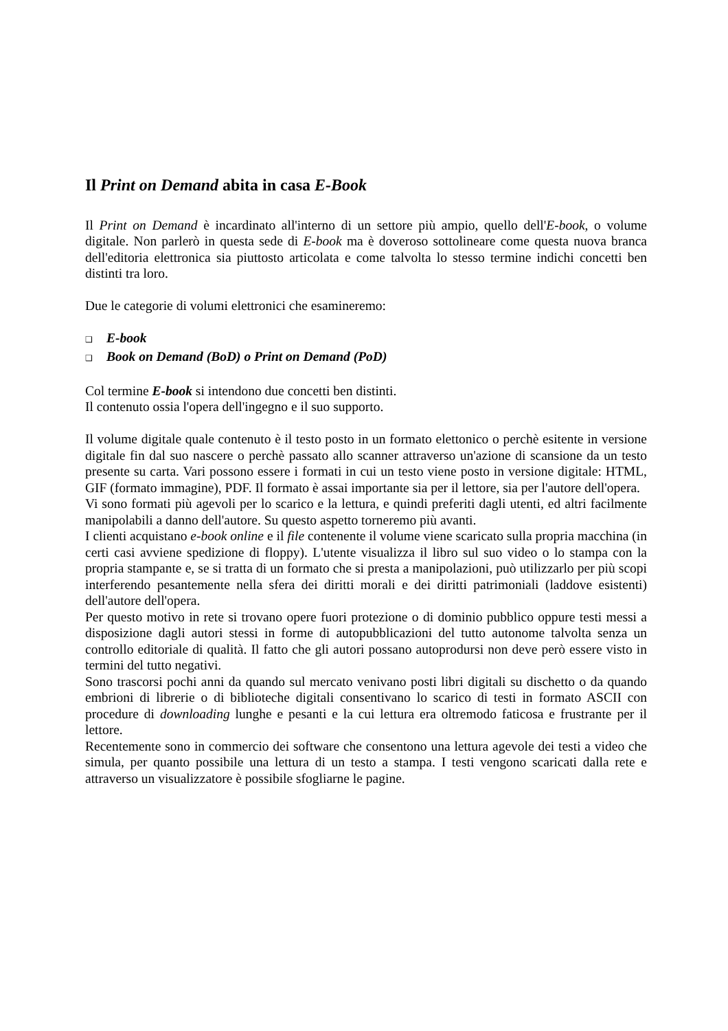Il Print on Demand abita in casa E-Book
Il Print on Demand è incardinato all'interno di un settore più ampio, quello dell'E-book, o volume digitale. Non parlerò in questa sede di E-book ma è doveroso sottolineare come questa nuova branca dell'editoria elettronica sia piuttosto articolata e come talvolta lo stesso termine indichi concetti ben distinti tra loro.
Due le categorie di volumi elettronici che esamineremo:
❑ E-book
❑ Book on Demand (BoD) o Print on Demand (PoD)
Col termine E-book si intendono due concetti ben distinti.
Il contenuto ossia l'opera dell'ingegno e il suo supporto.
Il volume digitale quale contenuto è il testo posto in un formato elettonico o perchè esitente in versione digitale fin dal suo nascere o perchè passato allo scanner attraverso un'azione di scansione da un testo presente su carta. Vari possono essere i formati in cui un testo viene posto in versione digitale: HTML, GIF (formato immagine), PDF. Il formato è assai importante sia per il lettore, sia per l'autore dell'opera.
Vi sono formati più agevoli per lo scarico e la lettura, e quindi preferiti dagli utenti, ed altri facilmente manipolabili a danno dell'autore. Su questo aspetto torneremo più avanti.
I clienti acquistano e-book online e il file contenente il volume viene scaricato sulla propria macchina (in certi casi avviene spedizione di floppy). L'utente visualizza il libro sul suo video o lo stampa con la propria stampante e, se si tratta di un formato che si presta a manipolazioni, può utilizzarlo per più scopi interferendo pesantemente nella sfera dei diritti morali e dei diritti patrimoniali (laddove esistenti) dell'autore dell'opera.
Per questo motivo in rete si trovano opere fuori protezione o di dominio pubblico oppure testi messi a disposizione dagli autori stessi in forme di autopubblicazioni del tutto autonome talvolta senza un controllo editoriale di qualità. Il fatto che gli autori possano autoprodursi non deve però essere visto in termini del tutto negativi.
Sono trascorsi pochi anni da quando sul mercato venivano posti libri digitali su dischetto o da quando embrioni di librerie o di biblioteche digitali consentivano lo scarico di testi in formato ASCII con procedure di downloading lunghe e pesanti e la cui lettura era oltremodo faticosa e frustrante per il lettore.
Recentemente sono in commercio dei software che consentono una lettura agevole dei testi a video che simula, per quanto possibile una lettura di un testo a stampa. I testi vengono scaricati dalla rete e attraverso un visualizzatore è possibile sfogliarne le pagine.